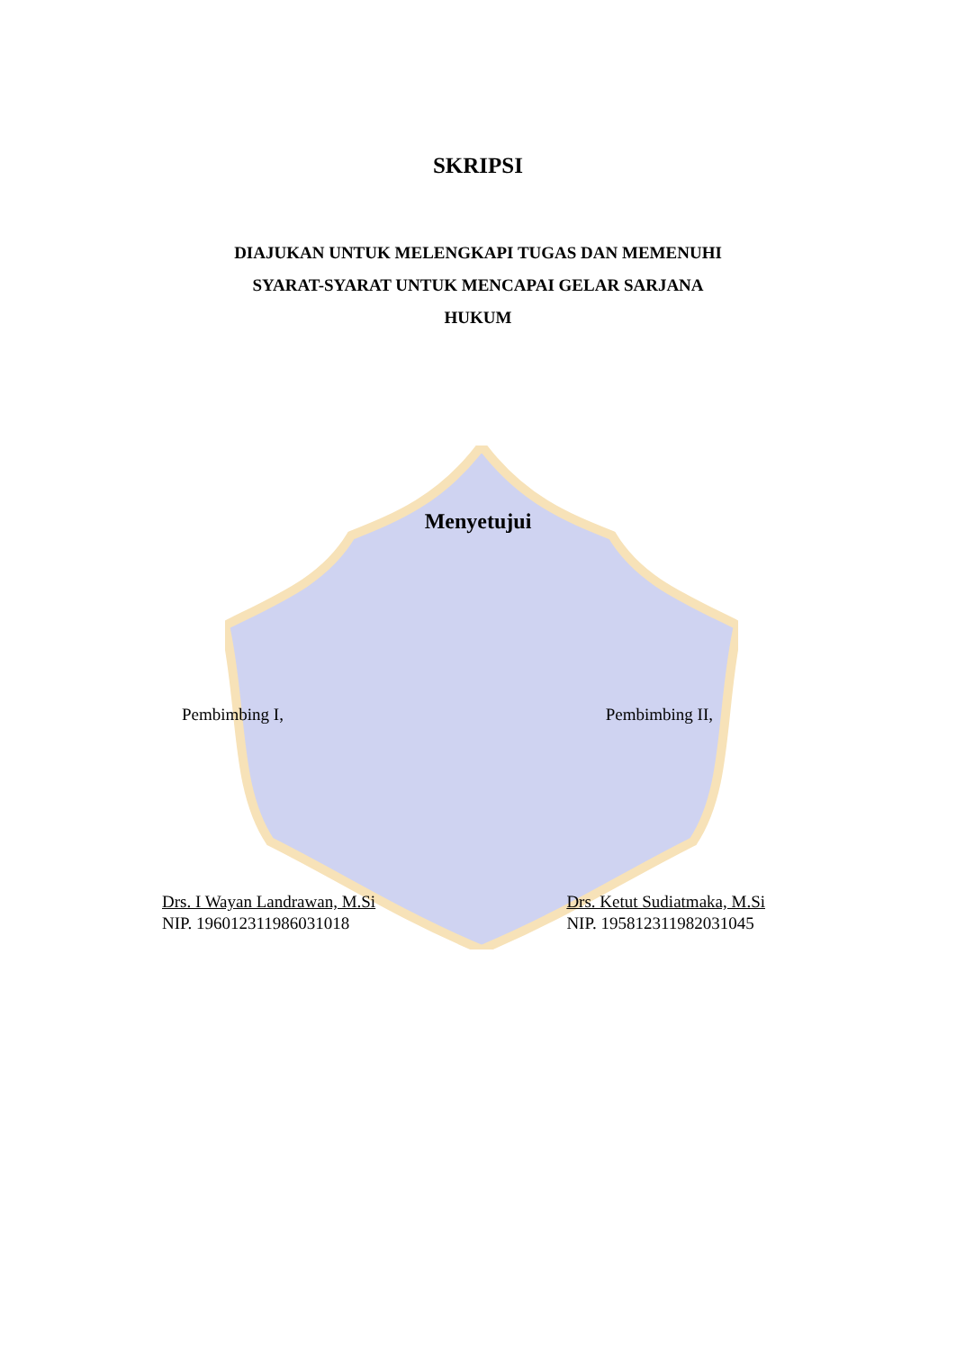SKRIPSI
DIAJUKAN UNTUK MELENGKAPI TUGAS DAN MEMENUHI
SYARAT-SYARAT UNTUK MENCAPAI GELAR SARJANA
HUKUM
Menyetujui
Pembimbing I, Pembimbing II,
Drs. I Wayan Landrawan, M.Si
NIP. 196012311986031018
Drs. Ketut Sudiatmaka, M.Si
NIP. 195812311982031045